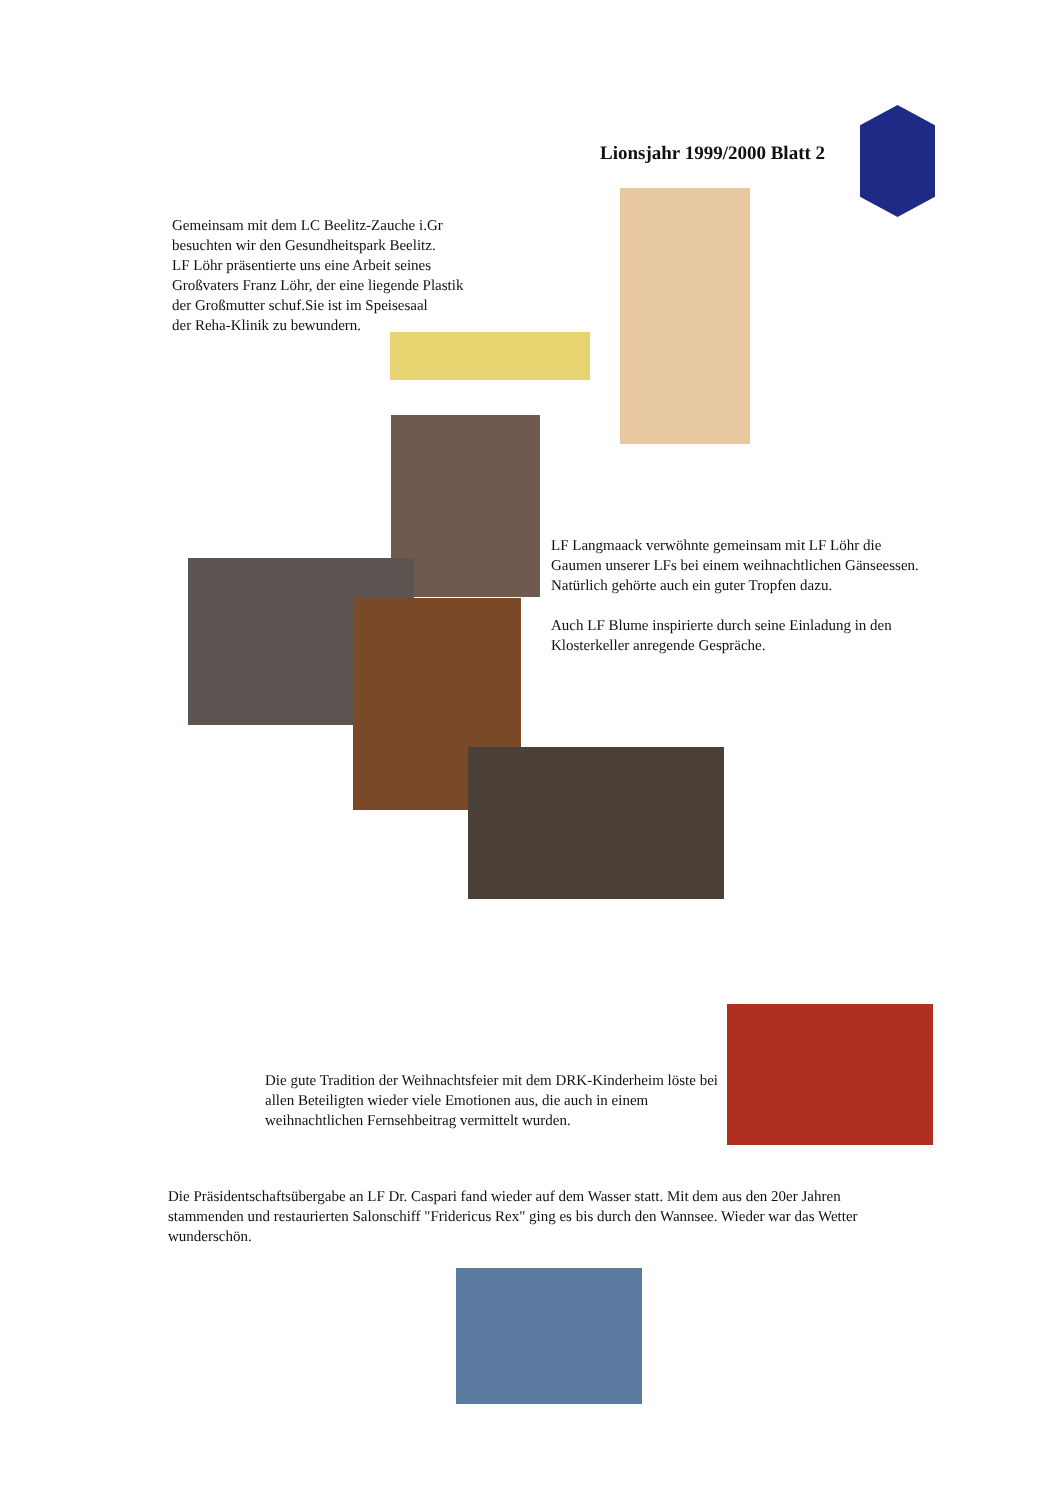Lionsjahr 1999/2000 Blatt 2
Gemeinsam mit dem LC Beelitz-Zauche i.Gr
besuchten wir den Gesundheitspark Beelitz.
LF Löhr präsentierte uns eine Arbeit seines
Großvaters Franz Löhr, der eine liegende Plastik
der Großmutter schuf.Sie ist im Speisesaal
der Reha-Klinik zu bewundern.
LF Langmaack verwöhnte gemeinsam mit LF Löhr die Gaumen unserer LFs bei einem weihnachtlichen Gänseessen. Natürlich gehörte auch ein guter Tropfen dazu.
Auch LF Blume inspirierte durch seine Einladung in den Klosterkeller anregende Gespräche.
Die gute Tradition der Weihnachtsfeier mit dem DRK-Kinderheim löste bei allen Beteiligten wieder viele Emotionen aus, die auch in einem weihnachtlichen Fernsehbeitrag vermittelt wurden.
Die Präsidentschaftsübergabe an LF Dr. Caspari fand wieder auf dem Wasser statt. Mit dem aus den 20er Jahren stammenden und restaurierten Salonschiff "Fridericus Rex" ging es bis durch den Wannsee. Wieder war das Wetter wunderschön.